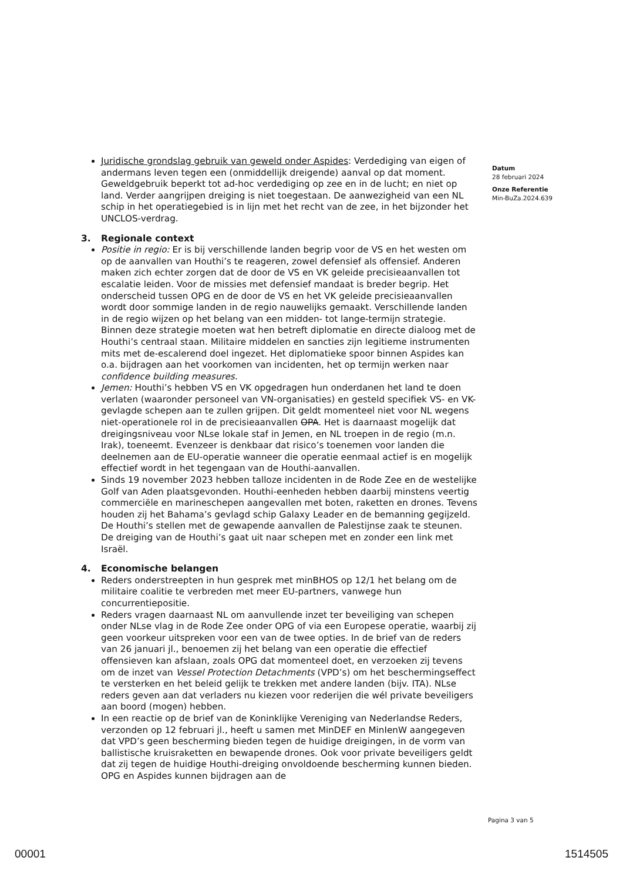Juridische grondslag gebruik van geweld onder Aspides: Verdediging van eigen of andermans leven tegen een (onmiddellijk dreigende) aanval op dat moment. Geweldgebruik beperkt tot ad-hoc verdediging op zee en in de lucht; en niet op land. Verder aangrijpen dreiging is niet toegestaan. De aanwezigheid van een NL schip in het operatiegebied is in lijn met het recht van de zee, in het bijzonder het UNCLOS-verdrag.
3. Regionale context
Positie in regio: Er is bij verschillende landen begrip voor de VS en het westen om op de aanvallen van Houthi’s te reageren, zowel defensief als offensief. Anderen maken zich echter zorgen dat de door de VS en VK geleide precisieaanvallen tot escalatie leiden. Voor de missies met defensief mandaat is breder begrip. Het onderscheid tussen OPG en de door de VS en het VK geleide precisieaanvallen wordt door sommige landen in de regio nauwelijks gemaakt. Verschillende landen in de regio wijzen op het belang van een midden- tot lange-termijn strategie. Binnen deze strategie moeten wat hen betreft diplomatie en directe dialoog met de Houthi’s centraal staan. Militaire middelen en sancties zijn legitieme instrumenten mits met de-escalerend doel ingezet. Het diplomatieke spoor binnen Aspides kan o.a. bijdragen aan het voorkomen van incidenten, het op termijn werken naar confidence building measures.
Jemen: Houthi’s hebben VS en VK opgedragen hun onderdanen het land te doen verlaten (waaronder personeel van VN-organisaties) en gesteld specifiek VS- en VK-gevlagde schepen aan te zullen grijpen. Dit geldt momenteel niet voor NL wegens niet-operationele rol in de precisieaanvallen OPA. Het is daarnaast mogelijk dat dreigingsniveau voor NLse lokale staf in Jemen, en NL troepen in de regio (m.n. Irak), toeneemt. Evenzeer is denkbaar dat risico’s toenemen voor landen die deelnemen aan de EU-operatie wanneer die operatie eenmaal actief is en mogelijk effectief wordt in het tegengaan van de Houthi-aanvallen.
Sinds 19 november 2023 hebben talloze incidenten in de Rode Zee en de westelijke Golf van Aden plaatsgevonden. Houthi-eenheden hebben daarbij minstens veertig commerciële en marineschepen aangevallen met boten, raketten en drones. Tevens houden zij het Bahama’s gevlagd schip Galaxy Leader en de bemanning gegijzeld. De Houthi’s stellen met de gewapende aanvallen de Palestijnse zaak te steunen. De dreiging van de Houthi’s gaat uit naar schepen met en zonder een link met Israël.
4. Economische belangen
Reders onderstreepten in hun gesprek met minBHOS op 12/1 het belang om de militaire coalitie te verbreden met meer EU-partners, vanwege hun concurrentiepositie.
Reders vragen daarnaast NL om aanvullende inzet ter beveiliging van schepen onder NLse vlag in de Rode Zee onder OPG of via een Europese operatie, waarbij zij geen voorkeur uitspreken voor een van de twee opties. In de brief van de reders van 26 januari jl., benoemen zij het belang van een operatie die effectief offensieven kan afslaan, zoals OPG dat momenteel doet, en verzoeken zij tevens om de inzet van Vessel Protection Detachments (VPD’s) om het beschermingseffect te versterken en het beleid gelijk te trekken met andere landen (bijv. ITA). NLse reders geven aan dat verladers nu kiezen voor rederijen die wél private beveiligers aan boord (mogen) hebben.
In een reactie op de brief van de Koninklijke Vereniging van Nederlandse Reders, verzonden op 12 februari jl., heeft u samen met MinDEF en MinIenW aangegeven dat VPD’s geen bescherming bieden tegen de huidige dreigingen, in de vorm van ballistische kruisraketten en bewapende drones. Ook voor private beveiligers geldt dat zij tegen de huidige Houthi-dreiging onvoldoende bescherming kunnen bieden. OPG en Aspides kunnen bijdragen aan de
Datum
28 februari 2024
Onze Referentie
Min-BuZa.2024.639
Pagina 3 van 5
00001 1514505